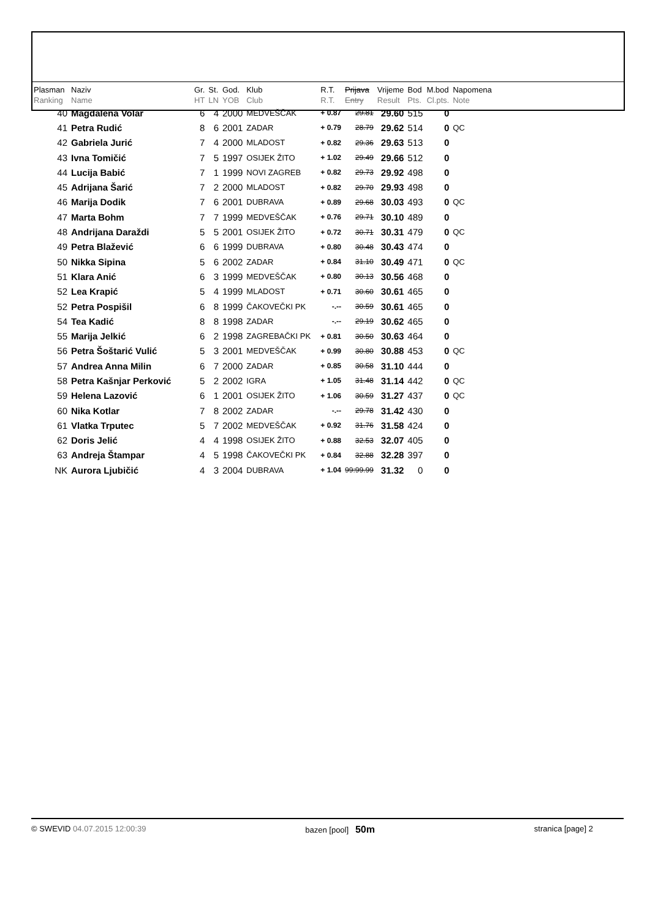| Plasman Ranking | Naziv Name | Gr. HT | St. LN | God. YOB | Klub Club | R.T. R.T. | Prijava Entry | Vrijeme Result | Bod Pts. | M.bod Cl.pts. | Napomena Note |
| --- | --- | --- | --- | --- | --- | --- | --- | --- | --- | --- | --- |
| 40 | Magdalena Volar | 6 | 4 | 2000 | MEDVEŠČAK | + 0.87 | 29.81 | 29.60 | 515 | 0 | |
| 41 | Petra Rudić | 8 | 6 | 2001 | ZADAR | + 0.79 | 28.79 | 29.62 | 514 | 0 | QC |
| 42 | Gabriela Jurić | 7 | 4 | 2000 | MLADOST | + 0.82 | 29.36 | 29.63 | 513 | 0 | |
| 43 | Ivna Tomičić | 7 | 5 | 1997 | OSIJEK ŽITO | + 1.02 | 29.49 | 29.66 | 512 | 0 | |
| 44 | Lucija Babić | 7 | 1 | 1999 | NOVI ZAGREB | + 0.82 | 29.73 | 29.92 | 498 | 0 | |
| 45 | Adrijana Šarić | 7 | 2 | 2000 | MLADOST | + 0.82 | 29.70 | 29.93 | 498 | 0 | |
| 46 | Marija Dodik | 7 | 6 | 2001 | DUBRAVA | + 0.89 | 29.68 | 30.03 | 493 | 0 | QC |
| 47 | Marta Bohm | 7 | 7 | 1999 | MEDVEŠČAK | + 0.76 | 29.71 | 30.10 | 489 | 0 | |
| 48 | Andrijana Daraždi | 5 | 5 | 2001 | OSIJEK ŽITO | + 0.72 | 30.71 | 30.31 | 479 | 0 | QC |
| 49 | Petra Blažević | 6 | 6 | 1999 | DUBRAVA | + 0.80 | 30.48 | 30.43 | 474 | 0 | |
| 50 | Nikka Sipina | 5 | 6 | 2002 | ZADAR | + 0.84 | 31.10 | 30.49 | 471 | 0 | QC |
| 51 | Klara Anić | 6 | 3 | 1999 | MEDVEŠČAK | + 0.80 | 30.13 | 30.56 | 468 | 0 | |
| 52 | Lea Krapić | 5 | 4 | 1999 | MLADOST | + 0.71 | 30.60 | 30.61 | 465 | 0 | |
| 52 | Petra Pospišil | 6 | 8 | 1999 | ČAKOVEČKI PK | -.-- | 30.59 | 30.61 | 465 | 0 | |
| 54 | Tea Kadić | 8 | 8 | 1998 | ZADAR | -.-- | 29.19 | 30.62 | 465 | 0 | |
| 55 | Marija Jelkić | 6 | 2 | 1998 | ZAGREBAČKI PK | + 0.81 | 30.50 | 30.63 | 464 | 0 | |
| 56 | Petra Šoštarić Vulić | 5 | 3 | 2001 | MEDVEŠČAK | + 0.99 | 30.80 | 30.88 | 453 | 0 | QC |
| 57 | Andrea Anna Milin | 6 | 7 | 2000 | ZADAR | + 0.85 | 30.58 | 31.10 | 444 | 0 | |
| 58 | Petra Kašnjar Perković | 5 | 2 | 2002 | IGRA | + 1.05 | 31.48 | 31.14 | 442 | 0 | QC |
| 59 | Helena Lazović | 6 | 1 | 2001 | OSIJEK ŽITO | + 1.06 | 30.59 | 31.27 | 437 | 0 | QC |
| 60 | Nika Kotlar | 7 | 8 | 2002 | ZADAR | -.-- | 29.78 | 31.42 | 430 | 0 | |
| 61 | Vlatka Trputec | 5 | 7 | 2002 | MEDVEŠČAK | + 0.92 | 31.76 | 31.58 | 424 | 0 | |
| 62 | Doris Jelić | 4 | 4 | 1998 | OSIJEK ŽITO | + 0.88 | 32.53 | 32.07 | 405 | 0 | |
| 63 | Andreja Štampar | 4 | 5 | 1998 | ČAKOVEČKI PK | + 0.84 | 32.88 | 32.28 | 397 | 0 | |
| NK | Aurora Ljubičić | 4 | 3 | 2004 | DUBRAVA | + 1.04 | 99:99.99 | 31.32 | 0 | 0 | |
© SWEVID 04.07.2015 12:00:39 bazen [pool] 50m stranica [page] 2